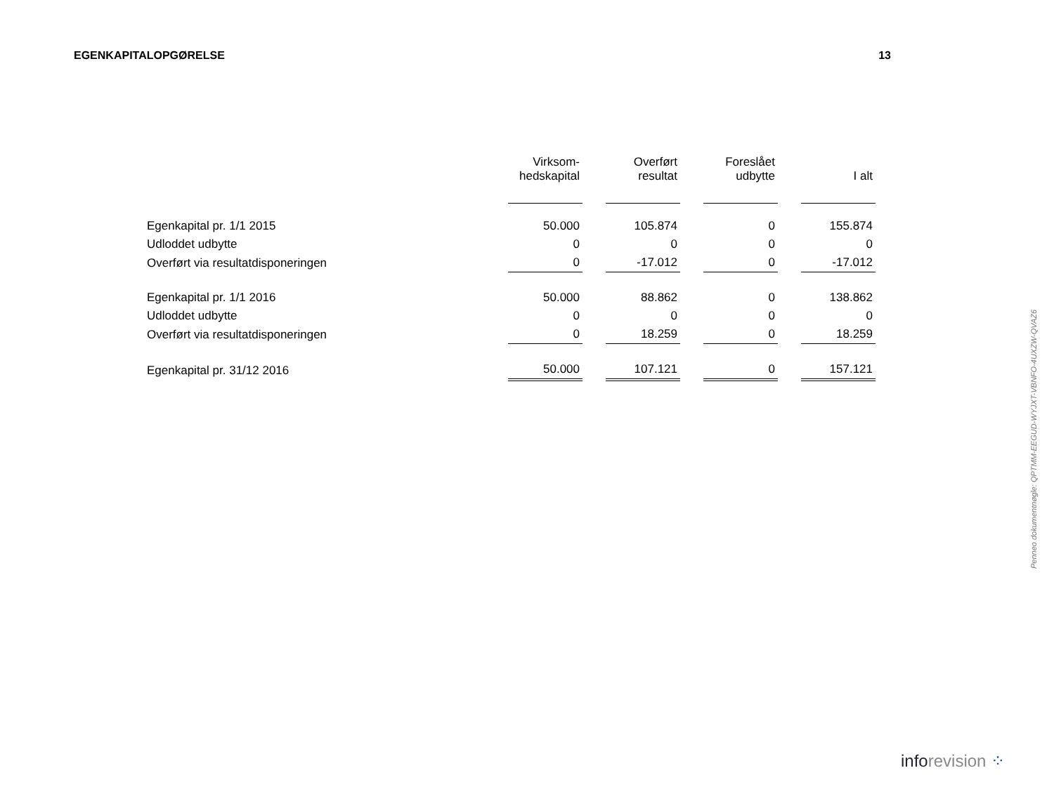EGENKAPITALOPGØRELSE 13
| | Virksom- hedskapital | | Overført resultat | | Foreslået udbytte | | I alt |
| --- | --- | --- | --- | --- | --- | --- | --- |
| Egenkapital pr. 1/1 2015 | 50.000 | | 105.874 | | 0 | | 155.874 |
| Udloddet udbytte | 0 | | 0 | | 0 | | 0 |
| Overført via resultatdisponeringen | 0 | | -17.012 | | 0 | | -17.012 |
| Egenkapital pr. 1/1 2016 | 50.000 | | 88.862 | | 0 | | 138.862 |
| Udloddet udbytte | 0 | | 0 | | 0 | | 0 |
| Overført via resultatdisponeringen | 0 | | 18.259 | | 0 | | 18.259 |
| Egenkapital pr. 31/12 2016 | 50.000 | | 107.121 | | 0 | | 157.121 |
Penneo dokumentnøgle: QPTMM-EEGUD-WYJXT-VBNFO-4UXZW-QVAZ6
inforevision ⁘